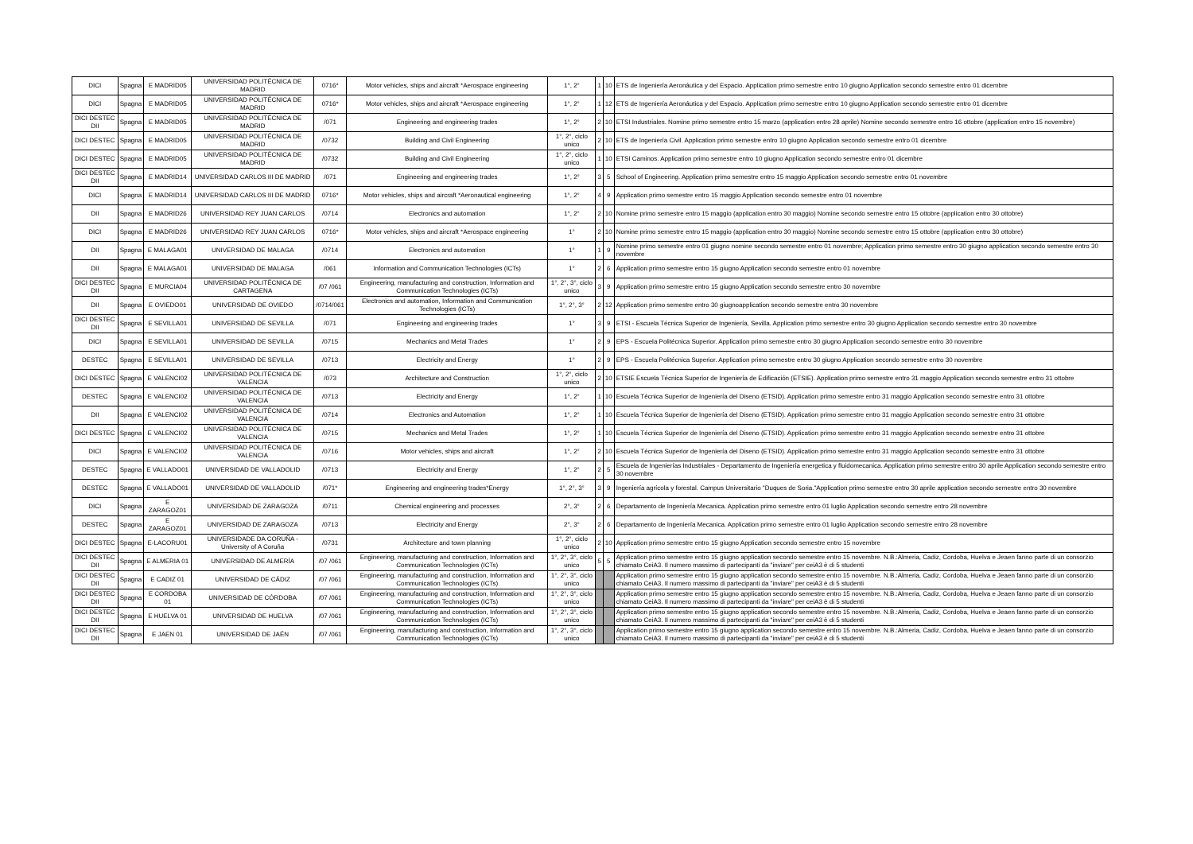| DICI | Spagna | E MADRID05 | UNIVERSIDAD POLITÉCNICA DE MADRID | 0716* | Motor vehicles, ships and aircraft *Aerospace engineering | 1°, 2° | 1 | 10 | ETS de Ingeniería Aeronáutica y del Espacio. Application primo semestre entro 10 giugno Application secondo semestre entro 01 dicembre |
| DICI | Spagna | E MADRID05 | UNIVERSIDAD POLITÉCNICA DE MADRID | 0716* | Motor vehicles, ships and aircraft *Aerospace engineering | 1°, 2° | 1 | 12 | ETS de Ingeniería Aeronáutica y del Espacio. Application primo semestre entro 10 giugno Application secondo semestre entro 01 dicembre |
| DICI DESTEC DII | Spagna | E MADRID05 | UNIVERSIDAD POLITÉCNICA DE MADRID | /071 | Engineering and engineering trades | 1°, 2° | 2 | 10 | ETSI Industriales. Nomine primo semestre entro 15 marzo (application entro 28 aprile) Nomine secondo semestre entro 16 ottobre (application entro 15 novembre) |
| DICI DESTEC | Spagna | E MADRID05 | UNIVERSIDAD POLITÉCNICA DE MADRID | /0732 | Building and Civil Engineering | 1°, 2°, ciclo unico | 2 | 10 | ETS de Ingeniería Civil. Application primo semestre entro 10 giugno Application secondo semestre entro 01 dicembre |
| DICI DESTEC | Spagna | E MADRID05 | UNIVERSIDAD POLITÉCNICA DE MADRID | /0732 | Building and Civil Engineering | 1°, 2°, ciclo unico | 1 | 10 | ETSI Caminos. Application primo semestre entro 10 giugno Application secondo semestre entro 01 dicembre |
| DICI DESTEC DII | Spagna | E MADRID14 | UNIVERSIDAD CARLOS III DE MADRID | /071 | Engineering and engineering trades | 1°, 2° | 3 | 5 | School of Engineering. Application primo semestre entro 15 maggio Application secondo semestre entro 01 novembre |
| DICI | Spagna | E MADRID14 | UNIVERSIDAD CARLOS III DE MADRID | 0716* | Motor vehicles, ships and aircraft *Aeronautical engineering | 1°, 2° | 4 | 9 | Application primo semestre entro 15 maggio Application secondo semestre entro 01 novembre |
| DII | Spagna | E MADRID26 | UNIVERSIDAD REY JUAN CARLOS | /0714 | Electronics and automation | 1°, 2° | 2 | 10 | Nomine primo semestre entro 15 maggio (application entro 30 maggio) Nomine secondo semestre entro 15 ottobre (application entro 30 ottobre) |
| DICI | Spagna | E MADRID26 | UNIVERSIDAD REY JUAN CARLOS | 0716* | Motor vehicles, ships and aircraft *Aerospace engineering | 1° | 2 | 10 | Nomine primo semestre entro 15 maggio (application entro 30 maggio) Nomine secondo semestre entro 15 ottobre (application entro 30 ottobre) |
| DII | Spagna | E MALAGA01 | UNIVERSIDAD DE MALAGA | /0714 | Electronics and automation | 1° | 1 | 9 | Nomine primo semestre entro 01 giugno nomine secondo semestre entro 01 novembre; Application primo semestre entro 30 giugno application secondo semestre entro 30 novembre |
| DII | Spagna | E MALAGA01 | UNIVERSIDAD DE MALAGA | /061 | Information and Communication Technologies (ICTs) | 1° | 2 | 6 | Application primo semestre entro 15 giugno Application secondo semestre entro 01 novembre |
| DICI DESTEC DII | Spagna | E MURCIA04 | UNIVERSIDAD POLITÉCNICA DE CARTAGENA | /07 /061 | Engineering, manufacturing and construction, Information and Communication Technologies (ICTs) | 1°, 2°, 3°, ciclo unico | 3 | 9 | Application primo semestre entro 15 giugno Application secondo semestre entro 30 novembre |
| DII | Spagna | E OVIEDO01 | UNIVERSIDAD DE OVIEDO | /0714/061 | Electronics and automation, Information and Communication Technologies (ICTs) | 1°, 2°, 3° | 2 | 12 | Application primo semestre entro 30 giugnoapplication secondo semestre entro 30 novembre |
| DICI DESTEC DII | Spagna | E SEVILLA01 | UNIVERSIDAD DE SEVILLA | /071 | Engineering and engineering trades | 1° | 3 | 9 | ETSI - Escuela Técnica Superior de Ingeniería, Sevilla. Application primo semestre entro 30 giugno Application secondo semestre entro 30 novembre |
| DICI | Spagna | E SEVILLA01 | UNIVERSIDAD DE SEVILLA | /0715 | Mechanics and Metal Trades | 1° | 2 | 9 | EPS - Escuela Politécnica Superior. Application primo semestre entro 30 giugno Application secondo semestre entro 30 novembre |
| DESTEC | Spagna | E SEVILLA01 | UNIVERSIDAD DE SEVILLA | /0713 | Electricity and Energy | 1° | 2 | 9 | EPS - Escuela Politécnica Superior. Application primo semestre entro 30 giugno Application secondo semestre entro 30 novembre |
| DICI DESTEC | Spagna | E VALENCI02 | UNIVERSIDAD POLITÉCNICA DE VALENCIA | /073 | Architecture and Construction | 1°, 2°, ciclo unico | 2 | 10 | ETSIE Escuela Técnica Superior de Ingeniería de Edificación (ETSIE). Application primo semestre entro 31 maggio Application secondo semestre entro 31 ottobre |
| DESTEC | Spagna | E VALENCI02 | UNIVERSIDAD POLITÉCNICA DE VALENCIA | /0713 | Electricity and Energy | 1°, 2° | 1 | 10 | Escuela Técnica Superior de Ingeniería del Diseno (ETSID). Application primo semestre entro 31 maggio Application secondo semestre entro 31 ottobre |
| DII | Spagna | E VALENCI02 | UNIVERSIDAD POLITÉCNICA DE VALENCIA | /0714 | Electronics and Automation | 1°, 2° | 1 | 10 | Escuela Técnica Superior de Ingeniería del Diseno (ETSID). Application primo semestre entro 31 maggio Application secondo semestre entro 31 ottobre |
| DICI DESTEC | Spagna | E VALENCI02 | UNIVERSIDAD POLITÉCNICA DE VALENCIA | /0715 | Mechanics and Metal Trades | 1°, 2° | 1 | 10 | Escuela Técnica Superior de Ingeniería del Diseno (ETSID). Application primo semestre entro 31 maggio Application secondo semestre entro 31 ottobre |
| DICI | Spagna | E VALENCI02 | UNIVERSIDAD POLITÉCNICA DE VALENCIA | /0716 | Motor vehicles, ships and aircraft | 1°, 2° | 2 | 10 | Escuela Técnica Superior de Ingeniería del Diseno (ETSID). Application primo semestre entro 31 maggio Application secondo semestre entro 31 ottobre |
| DESTEC | Spagna | E VALLADO01 | UNIVERSIDAD DE VALLADOLID | /0713 | Electricity and Energy | 1°, 2° | 2 | 5 | Escuela de Ingenierías Industriales - Departamento de Ingeniería energetica y fluidomecanica. Application primo semestre entro 30 aprile Application secondo semestre entro 30 novembre |
| DESTEC | Spagna | E VALLADO01 | UNIVERSIDAD DE VALLADOLID | /071* | Engineering and engineering trades*Energy | 1°, 2°, 3° | 3 | 9 | Ingeniería agrícola y forestal. Campus Universitario "Duques de Soria."Application primo semestre entro 30 aprile application secondo semestre entro 30 novembre |
| DICI | Spagna | E ZARAGOZ01 | UNIVERSIDAD DE ZARAGOZA | /0711 | Chemical engineering and processes | 2°, 3° | 2 | 6 | Departamento de Ingeniería Mecanica. Application primo semestre entro 01 luglio Application secondo semestre entro 28 novembre |
| DESTEC | Spagna | E ZARAGOZ01 | UNIVERSIDAD DE ZARAGOZA | /0713 | Electricity and Energy | 2°, 3° | 2 | 6 | Departamento de Ingeniería Mecanica. Application primo semestre entro 01 luglio Application secondo semestre entro 28 novembre |
| DICI DESTEC | Spagna | E-LACORU01 | UNIVERSIDADE DA CORUÑA - University of A Coruña | /0731 | Architecture and town planning | 1°, 2°, ciclo unico | 2 | 10 | Application primo semestre entro 15 giugno Application secondo semestre entro 15 novembre |
| DICI DESTEC DII | Spagna | E ALMERIA 01 | UNIVERSIDAD DE ALMERÍA | /07 /061 | Engineering, manufacturing and construction, Information and Communication Technologies (ICTs) | 1°, 2°, 3°, ciclo unico | 5 | 5 | Application primo semestre entro 15 giugno application secondo semestre entro 15 novembre. N.B.:Almeria, Cadiz, Cordoba, Huelva e Jeaen fanno parte di un consorzio chiamato CeiA3. Il numero massimo di partecipanti da "inviare" per ceiA3 è di 5 studenti |
| DICI DESTEC DII | Spagna | E CADIZ 01 | UNIVERSIDAD DE CÁDIZ | /07 /061 | Engineering, manufacturing and construction, Information and Communication Technologies (ICTs) | 1°, 2°, 3°, ciclo unico | | | Application primo semestre entro 15 giugno application secondo semestre entro 15 novembre. N.B.:Almeria, Cadiz, Cordoba, Huelva e Jeaen fanno parte di un consorzio chiamato CeiA3. Il numero massimo di partecipanti da "inviare" per ceiA3 è di 5 studenti |
| DICI DESTEC DII | Spagna | E CORDOBA 01 | UNIVERSIDAD DE CÓRDOBA | /07 /061 | Engineering, manufacturing and construction, Information and Communication Technologies (ICTs) | 1°, 2°, 3°, ciclo unico | | | Application primo semestre entro 15 giugno application secondo semestre entro 15 novembre. N.B.:Almeria, Cadiz, Cordoba, Huelva e Jeaen fanno parte di un consorzio chiamato CeiA3. Il numero massimo di partecipanti da "inviare" per ceiA3 è di 5 studenti |
| DICI DESTEC DII | Spagna | E HUELVA 01 | UNIVERSIDAD DE HUELVA | /07 /061 | Engineering, manufacturing and construction, Information and Communication Technologies (ICTs) | 1°, 2°, 3°, ciclo unico | | | Application primo semestre entro 15 giugno application secondo semestre entro 15 novembre. N.B.:Almeria, Cadiz, Cordoba, Huelva e Jeaen fanno parte di un consorzio chiamato CeiA3. Il numero massimo di partecipanti da "inviare" per ceiA3 è di 5 studenti |
| DICI DESTEC DII | Spagna | E JAEN 01 | UNIVERSIDAD DE JAÉN | /07 /061 | Engineering, manufacturing and construction, Information and Communication Technologies (ICTs) | 1°, 2°, 3°, ciclo unico | | | Application primo semestre entro 15 giugno application secondo semestre entro 15 novembre. N.B.:Almeria, Cadiz, Cordoba, Huelva e Jeaen fanno parte di un consorzio chiamato CeiA3. Il numero massimo di partecipanti da "inviare" per ceiA3 è di 5 studenti |